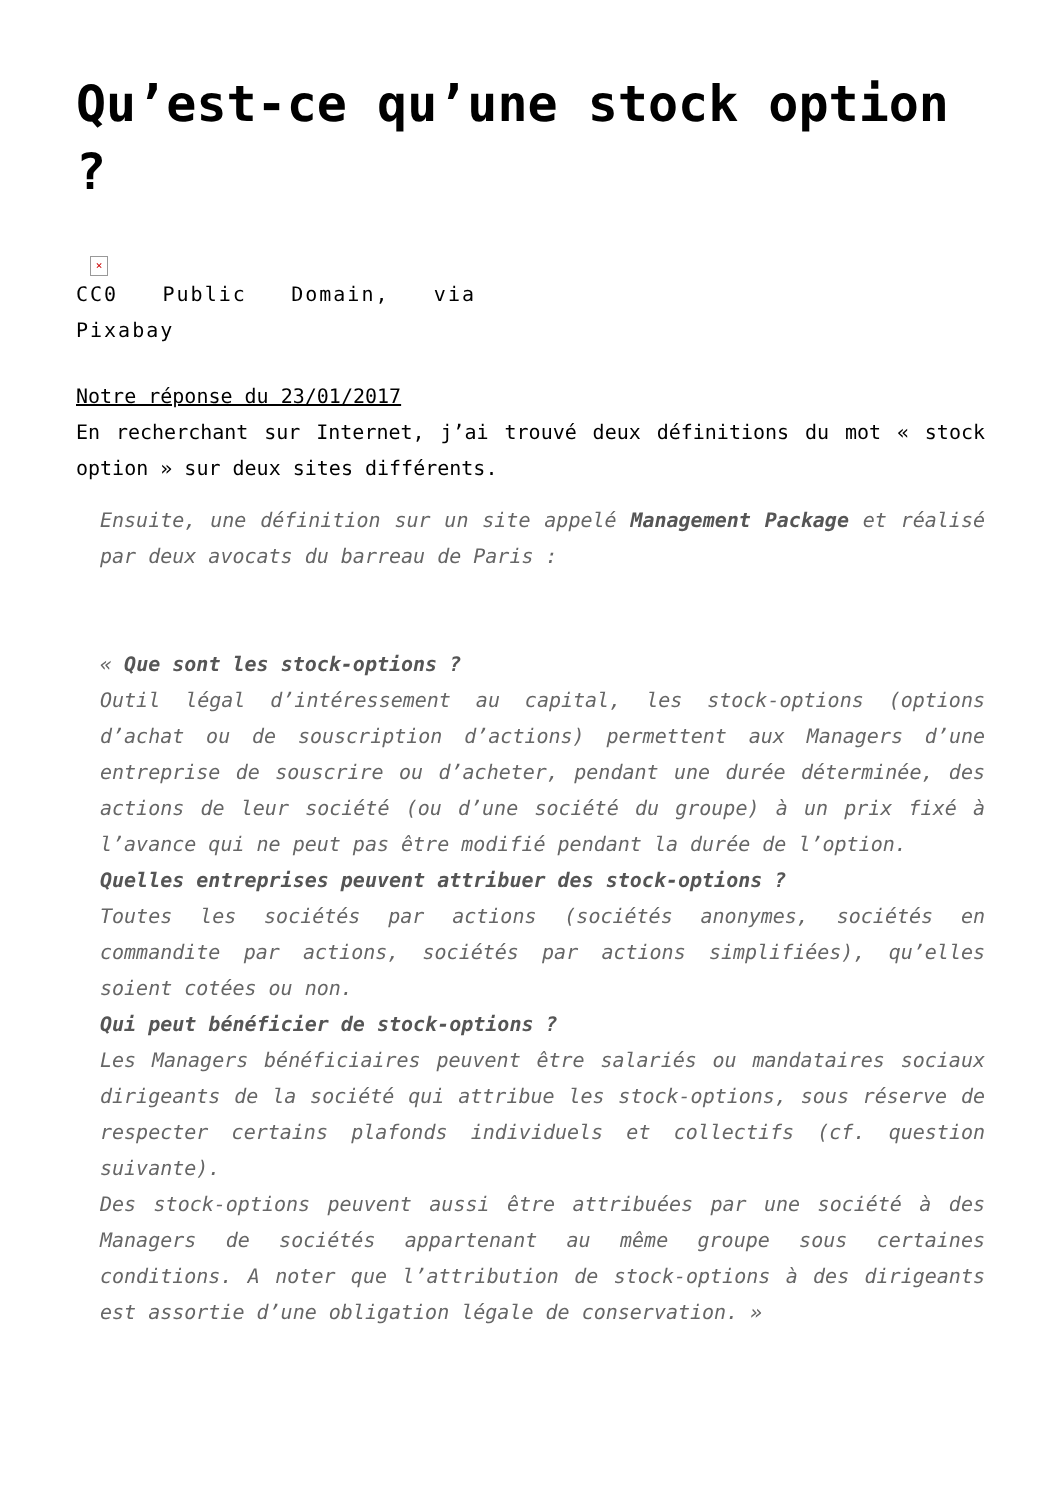Qu’est-ce qu’une stock option ?
×
CC0 Public Domain, via Pixabay
Notre réponse du 23/01/2017
En recherchant sur Internet, j’ai trouvé deux définitions du mot « stock option » sur deux sites différents.
Ensuite, une définition sur un site appelé Management Package et réalisé par deux avocats du barreau de Paris :
« Que sont les stock-options ?
Outil légal d’intéressement au capital, les stock-options (options d’achat ou de souscription d’actions) permettent aux Managers d’une entreprise de souscrire ou d’acheter, pendant une durée déterminée, des actions de leur société (ou d’une société du groupe) à un prix fixé à l’avance qui ne peut pas être modifié pendant la durée de l’option.
Quelles entreprises peuvent attribuer des stock-options ?
Toutes les sociétés par actions (sociétés anonymes, sociétés en commandite par actions, sociétés par actions simplifiées), qu’elles soient cotées ou non.
Qui peut bénéficier de stock-options ?
Les Managers bénéficiaires peuvent être salariés ou mandataires sociaux dirigeants de la société qui attribue les stock-options, sous réserve de respecter certains plafonds individuels et collectifs (cf. question suivante).
Des stock-options peuvent aussi être attribuées par une société à des Managers de sociétés appartenant au même groupe sous certaines conditions. A noter que l’attribution de stock-options à des dirigeants est assortie d’une obligation légale de conservation. »